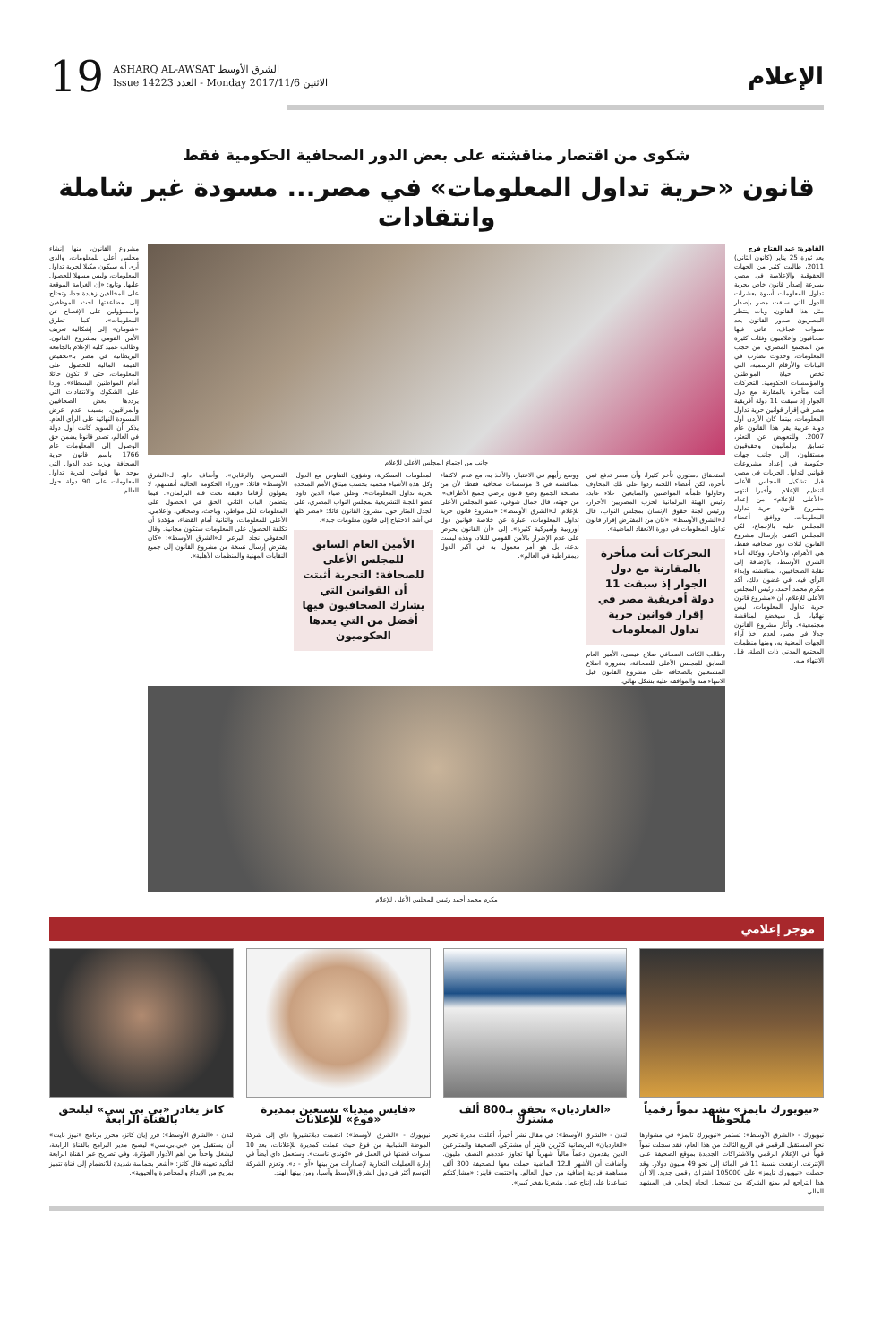الإعلام
19
ASHARQ AL-AWSAT الشرق الأوسط
Issue 14223 العدد - Monday 2017/11/6 الاثنين
شكوى من اقتصار مناقشته على بعض الدور الصحافية الحكومية فقط
قانون «حرية تداول المعلومات» في مصر... مسودة غير شاملة وانتقادات
القاهرة: عبد الفتاح فرج
بعد ثورة 25 يناير (كانون الثاني) 2011، طالبت كثير من الجهات الحقوقية والإعلامية في مصر، بسرعة إصدار قانون خاص بحرية تداول المعلومات أسوة بعشرات الدول التي سبقت مصر بإصدار مثل هذا القانون. وبات ينتظر المصريون صدور القانون بعد سنوات عجاف، عانى فيها صحافيون وإعلاميون وفئات كثيرة من المجتمع المصري، من حجب المعلومات، وحدوث تضارب في البيانات والأرقام الرسمية، التي تخص حياة المواطنين والمؤسسات الحكومية. التحركات أتت متأخرة بالمقارنة مع دول الجوار إذ سبقت 11 دولة أفريقية مصر في إقرار قوانين حرية تداول المعلومات، بينما كان الأردن أول دولة عربية يقر هذا القانون عام 2007. وللتعويض عن التعثر، تسابق برلمانيون وحقوقيون مستقلون، إلى جانب جهات حكومية في إعداد مشروعات قوانين لتداول الحريات في مصر، قبل تشكيل المجلس الأعلى لتنظيم الإعلام. وأخيرا انتهى «الأعلى للإعلام» من إعداد مشروع قانون حرية تداول المعلومات، ووافق أعضاء المجلس عليه بالإجماع، لكن المجلس اكتفى بإرسال مشروع القانون لثلاث دور صحافية فقط، هي الأهرام، والأخبار، ووكالة أنباء الشرق الأوسط، بالإضافة إلى نقابة الصحافيين، لمناقشته وإبداء الرأي فيه. في غضون ذلك، أكد مكرم محمد أحمد، رئيس المجلس الأعلى للإعلام، أن «مشروع قانون حرية تداول المعلومات، ليس نهائيا، بل سيخضع لمناقشة مجتمعية». وأثار مشروع القانون جدلا في مصر، لعدم أخذ آراء الجهات المعنية به، ومنها منظمات المجتمع المدني ذات الصلة، قبل الانتهاء منه.
جانب من اجتماع المجلس الأعلى للإعلام
استحقاق دستوري تأخر كثيرا، وأن مصر تدفع ثمن تأخره، لكن أعضاء اللجنة ردوا على تلك المخاوف وحاولوا طمأنة المواطنين والمتابعين. علاء عابد، رئيس الهيئة البرلمانية لحزب المصريين الأحرار، ورئيس لجنة حقوق الإنسان بمجلس النواب، قال لـ«الشرق الأوسط»: «كان من المفترض إقرار قانون تداول المعلومات في دورة الانعقاد الماضية».
التحركات أتت متأخرة بالمقارنة مع دول الجوار إذ سبقت 11 دولة أفريقية مصر في إقرار قوانين حرية تداول المعلومات
وطالب الكاتب الصحافي صلاح عيسى، الأمين العام السابق للمجلس الأعلى للصحافة، بضرورة اطلاع المشتغلين بالصحافة على مشروع القانون قبل الانتهاء منه والموافقة عليه بشكل نهائي.
ووضع رأيهم في الاعتبار، والأخذ به، مع عدم الاكتفاء بمناقشته في 3 مؤسسات صحافية فقط؛ لأن من مصلحة الجميع وضع قانون يرضي جميع الأطراف». من جهته، قال جمال شوقي، عضو المجلس الأعلى للإعلام، لـ«الشرق الأوسط»: «مشروع قانون حرية تداول المعلومات، عبارة عن خلاصة قوانين دول أوروبية وأميركية كثيرة». إلى «أن القانون يحرص على عدم الإضرار بالأمن القومي للبلاد، وهذه ليست بدعة، بل هو أمر معمول به في أكبر الدول ديمقراطية في العالم».
المعلومات العسكرية، وشؤون التفاوض مع الدول، وكل هذه الأشياء محمية بحسب ميثاق الأمم المتحدة لحرية تداول المعلومات». وعلق ضياء الدين داود، عضو اللجنة التشريعية بمجلس النواب المصري، على الجدل المثار حول مشروع القانون قائلا: «مصر كلها في أشد الاحتياج إلى قانون معلومات جيد».
الأمين العام السابق للمجلس الأعلى للصحافة: التجربة أثبتت أن القوانين التي يشارك الصحافيون فيها أفضل من التي يعدها الحكوميون
التشريعي والرقابي». وأضاف داود لـ«الشرق الأوسط» قائلا: «وزراء الحكومة الحالية أنفسهم، لا يقولون أرقاما دقيقة تحت قبة البرلمان». فيما يتضمن الباب الثاني الحق في الحصول على المعلومات لكل مواطن، وباحث، وصحافي، وإعلامي. الأعلى للمعلومات، والثانية أمام القضاء، مؤكدة أن تكلفة الحصول على المعلومات ستكون مجانية. وقال الحقوقي نجاد البرعي لـ«الشرق الأوسط»: «كان يفترض إرسال نسخة من مشروع القانون إلى جميع النقابات المهنية والمنظمات الأهلية».
مكرم محمد أحمد رئيس المجلس الأعلى للإعلام
مشروع القانون، منها إنشاء مجلس أعلى للمعلومات، والذي أرى أنه سيكون مكبلا لحرية تداول المعلومات، وليس مسهلا للحصول عليها. وتابع: «إن الغرامة الموقعة على المخالفين زهيدة جدا، وتحتاج إلى مضاعفتها لحث الموظفين والمسؤولين على الإفصاح عن المعلومات». كما تطرق «شومان» إلى إشكالية تعريف الأمن القومي بمشروع القانون. وطالب عميد كلية الإعلام بالجامعة البريطانية في مصر بـ«تخفيض القيمة المالية للحصول على المعلومات، حتى لا تكون حائلا أمام المواطنين البسطاء». وردا على الشكوك والانتقادات التي يرددها بعض الصحافيين والمراقبين، بسبب عدم عرض المسودة النهائية على الرأي العام. يذكر أن السويد كانت أول دولة في العالم، تصدر قانونا يضمن حق الوصول إلى المعلومات عام 1766 باسم قانون حرية الصحافة. ويزيد عدد الدول التي يوجد بها قوانين لحرية تداول المعلومات على 90 دولة حول العالم.
موجز إعلامي
«نيويورك تايمز» تشهد نمواً رقمياً ملحوظاً
نيويورك - «الشرق الأوسط»: تستمر «نيويورك تايمز» في مشوارها نحو المستقبل الرقمي في الربع الثالث من هذا العام، فقد سجلت نمواً قوياً في الإعلام الرقمي والاشتراكات الجديدة بموقع الصحيفة على الإنترنت. ارتفعت بنسبة 11 في المائة إلى نحو 49 مليون دولار. وقد حصلت «نيويورك تايمز» على 105000 اشتراك رقمي جديد. إلا أن هذا التراجع لم يمنع الشركة من تسجيل اتجاه إيجابي في المشهد المالي.
«الغارديان» تحقق بـ800 ألف مشترك
لندن - «الشرق الأوسط»: في مقال نشر أخيراً، أعلنت مديرة تحرير «الغارديان» البريطانية كاثرين فاينر أن مشتركي الصحيفة والمتبرعين الذين يقدمون دعماً مالياً شهرياً لها تجاوز عددهم النصف مليون. وأضافت أن الأشهر الـ12 الماضية حملت معها للصحيفة 300 ألف مساهمة فردية إضافية من حول العالم. واختتمت فاينر: «مشاركتكم تساعدنا على إنتاج عمل يشعرنا بفخر كبير».
«فايس ميديا» تستعين بمديرة «فوغ» للإعلانات
نيويورك - «الشرق الأوسط»: انضمت دبلاتشيروا داي إلى شركة الموضة الشبابية من فوغ حيث عملت كمديرة للإعلانات، بعد 10 سنوات قضتها في العمل في «كوندي ناست». وستعمل داي أيضاً في إدارة العمليات التجارية لإصدارات من بينها «آي - د». وتعزم الشركة التوسع أكثر في دول الشرق الأوسط وآسيا، ومن بينها الهند.
كاتز يغادر «بي بي سي» ليلتحق بالقناة الرابعة
لندن - «الشرق الأوسط»: قرر إيان كاتز، محرر برنامج «نيوز نايت» أن يستقيل من «بي.بي.سي» ليصبح مدير البرامج بالقناة الرابعة، ليشغل واحداً من أهم الأدوار المؤثرة. وفي تصريح عبر القناة الرابعة لتأكيد تعيينه قال كاتز: «أشعر بحماسة شديدة للانضمام إلى قناة تتميز بمزيج من الإبداع والمخاطرة والحيوية».